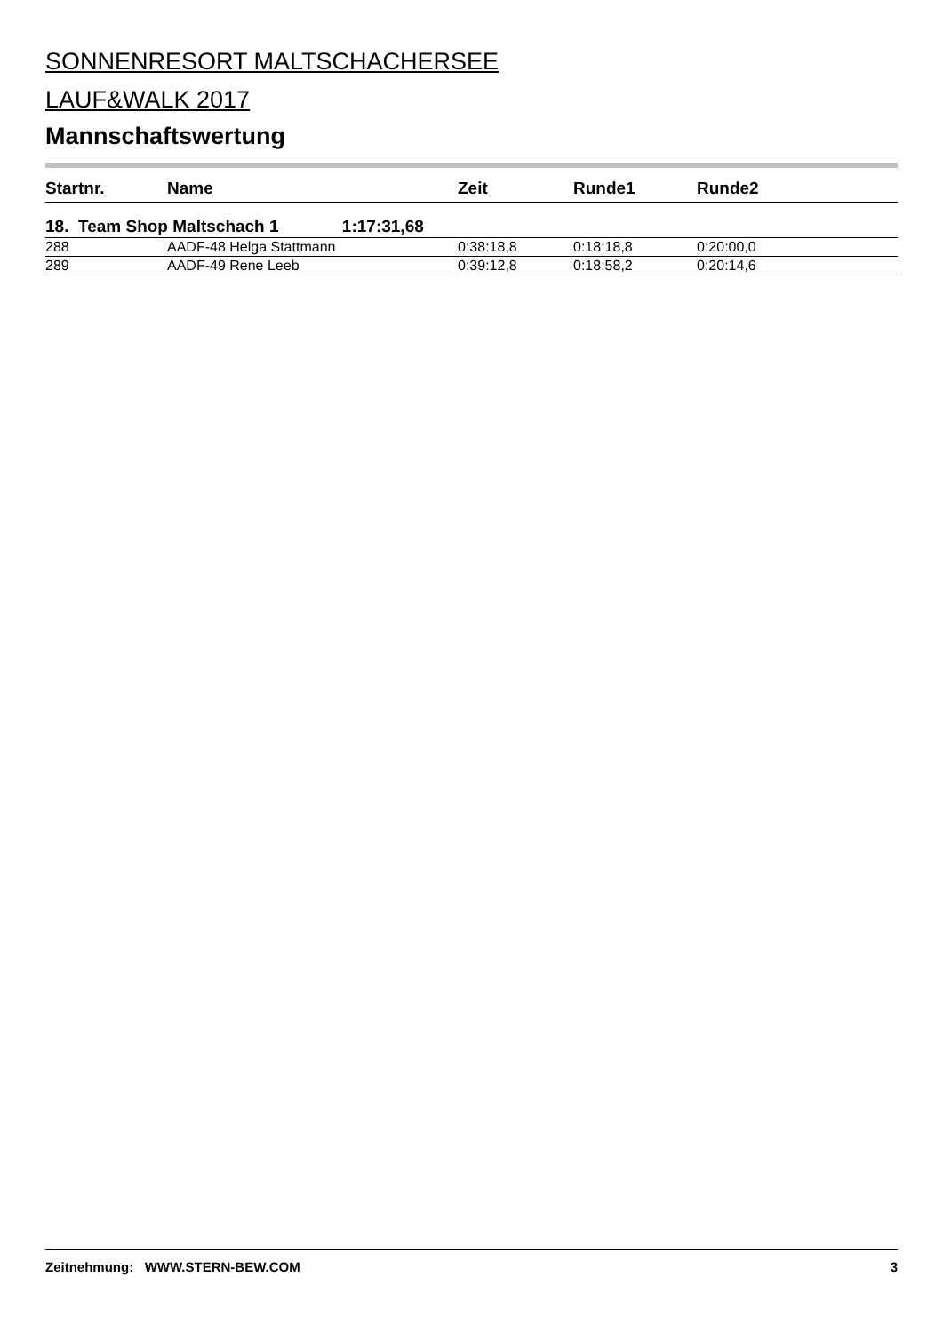SONNENRESORT MALTSCHACHERSEE
LAUF&WALK 2017
Mannschaftswertung
| Startnr. | Name | Zeit | Runde1 | Runde2 |
| --- | --- | --- | --- | --- |
| 18. Team Shop Maltschach 1 1:17:31,68 | | | | |
| 288 | AADF-48 Helga Stattmann | 0:38:18,8 | 0:18:18,8 | 0:20:00,0 |
| 289 | AADF-49 Rene Leeb | 0:39:12,8 | 0:18:58,2 | 0:20:14,6 |
Zeitnehmung: WWW.STERN-BEW.COM 3